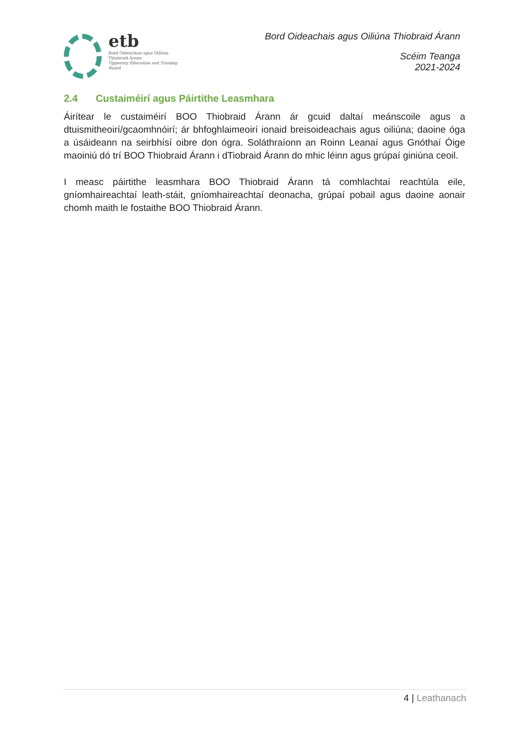etb
Bord Oideachais agus Oiliúna Thiobraid Árann
Tipperary Education and Training Board
Bord Oideachais agus Oiliúna Thiobraid Árann
Scéim Teanga
2021-2024
2.4 Custaiméirí agus Páirtithe Leasmhara
Áirítear le custaiméirí BOO Thiobraid Árann ár gcuid daltaí meánscoile agus a dtuismitheoirí/gcaomhnóirí; ár bhfoghlaimeoirí ionaid breisoideachais agus oiliúna; daoine óga a úsáideann na seirbhísí oibre don ógra. Soláthraíonn an Roinn Leanaí agus Gnóthaí Óige maoiniú dó trí BOO Thiobraid Árann i dTiobraid Árann do mhic léinn agus grúpaí giniúna ceoil.
I measc páirtithe leasmhara BOO Thiobraid Árann tá comhlachtaí reachtúla eile, gníomhaireachtaí leath-stáit, gníomhaireachtaí deonacha, grúpaí pobail agus daoine aonair chomh maith le fostaithe BOO Thiobraid Árann.
4 | Leathanach